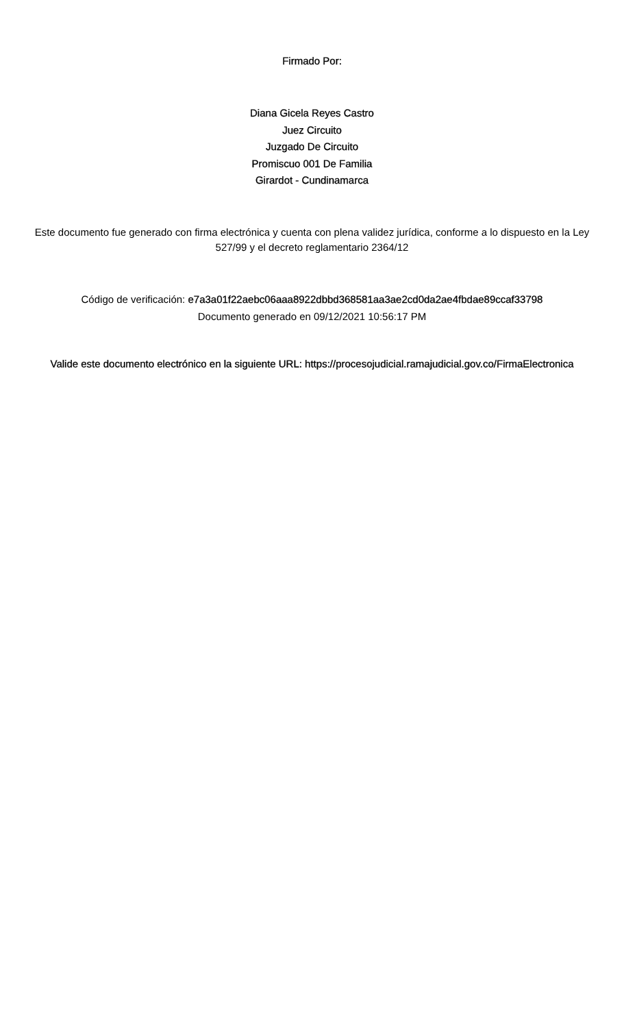Firmado Por:
Diana Gicela Reyes Castro
Juez Circuito
Juzgado De Circuito
Promiscuo 001 De Familia
Girardot - Cundinamarca
Este documento fue generado con firma electrónica y cuenta con plena validez jurídica, conforme a lo dispuesto en la Ley 527/99 y el decreto reglamentario 2364/12
Código de verificación: e7a3a01f22aebc06aaa8922dbbd368581aa3ae2cd0da2ae4fbdae89ccaf33798
Documento generado en 09/12/2021 10:56:17 PM
Valide este documento electrónico en la siguiente URL: https://procesojudicial.ramajudicial.gov.co/FirmaElectronica